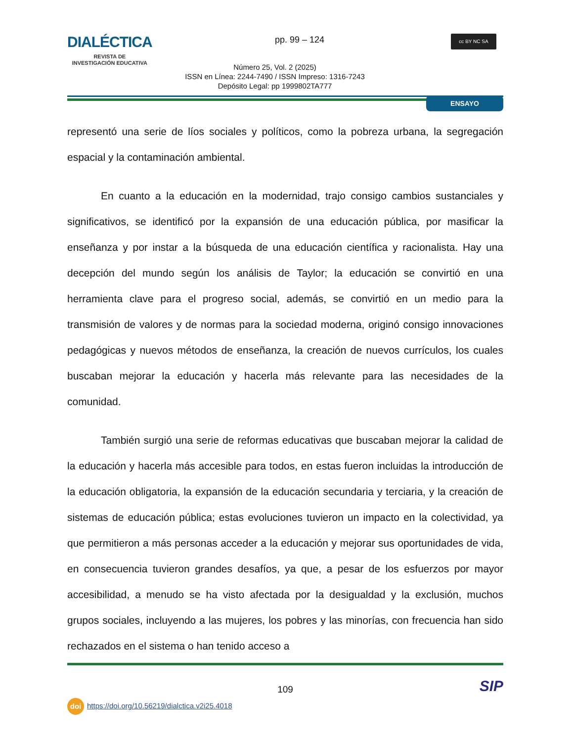DIALÉCTICA
REVISTA DE
INVESTIGACIÓN EDUCATIVA
pp. 99 – 124 cc BY NC SA
Número 25, Vol. 2 (2025)
ISSN en Línea: 2244-7490 / ISSN Impreso: 1316-7243
Depósito Legal: pp 1999802TA777
ENSAYO
representó una serie de líos sociales y políticos, como la pobreza urbana, la segregación espacial y la contaminación ambiental.
En cuanto a la educación en la modernidad, trajo consigo cambios sustanciales y significativos, se identificó por la expansión de una educación pública, por masificar la enseñanza y por instar a la búsqueda de una educación científica y racionalista. Hay una decepción del mundo según los análisis de Taylor; la educación se convirtió en una herramienta clave para el progreso social, además, se convirtió en un medio para la transmisión de valores y de normas para la sociedad moderna, originó consigo innovaciones pedagógicas y nuevos métodos de enseñanza, la creación de nuevos currículos, los cuales buscaban mejorar la educación y hacerla más relevante para las necesidades de la comunidad.
También surgió una serie de reformas educativas que buscaban mejorar la calidad de la educación y hacerla más accesible para todos, en estas fueron incluidas la introducción de la educación obligatoria, la expansión de la educación secundaria y terciaria, y la creación de sistemas de educación pública; estas evoluciones tuvieron un impacto en la colectividad, ya que permitieron a más personas acceder a la educación y mejorar sus oportunidades de vida, en consecuencia tuvieron grandes desafíos, ya que, a pesar de los esfuerzos por mayor accesibilidad, a menudo se ha visto afectada por la desigualdad y la exclusión, muchos grupos sociales, incluyendo a las mujeres, los pobres y las minorías, con frecuencia han sido rechazados en el sistema o han tenido acceso a
SIP
109
doi https://doi.org/10.56219/dialctica.v2i25.4018